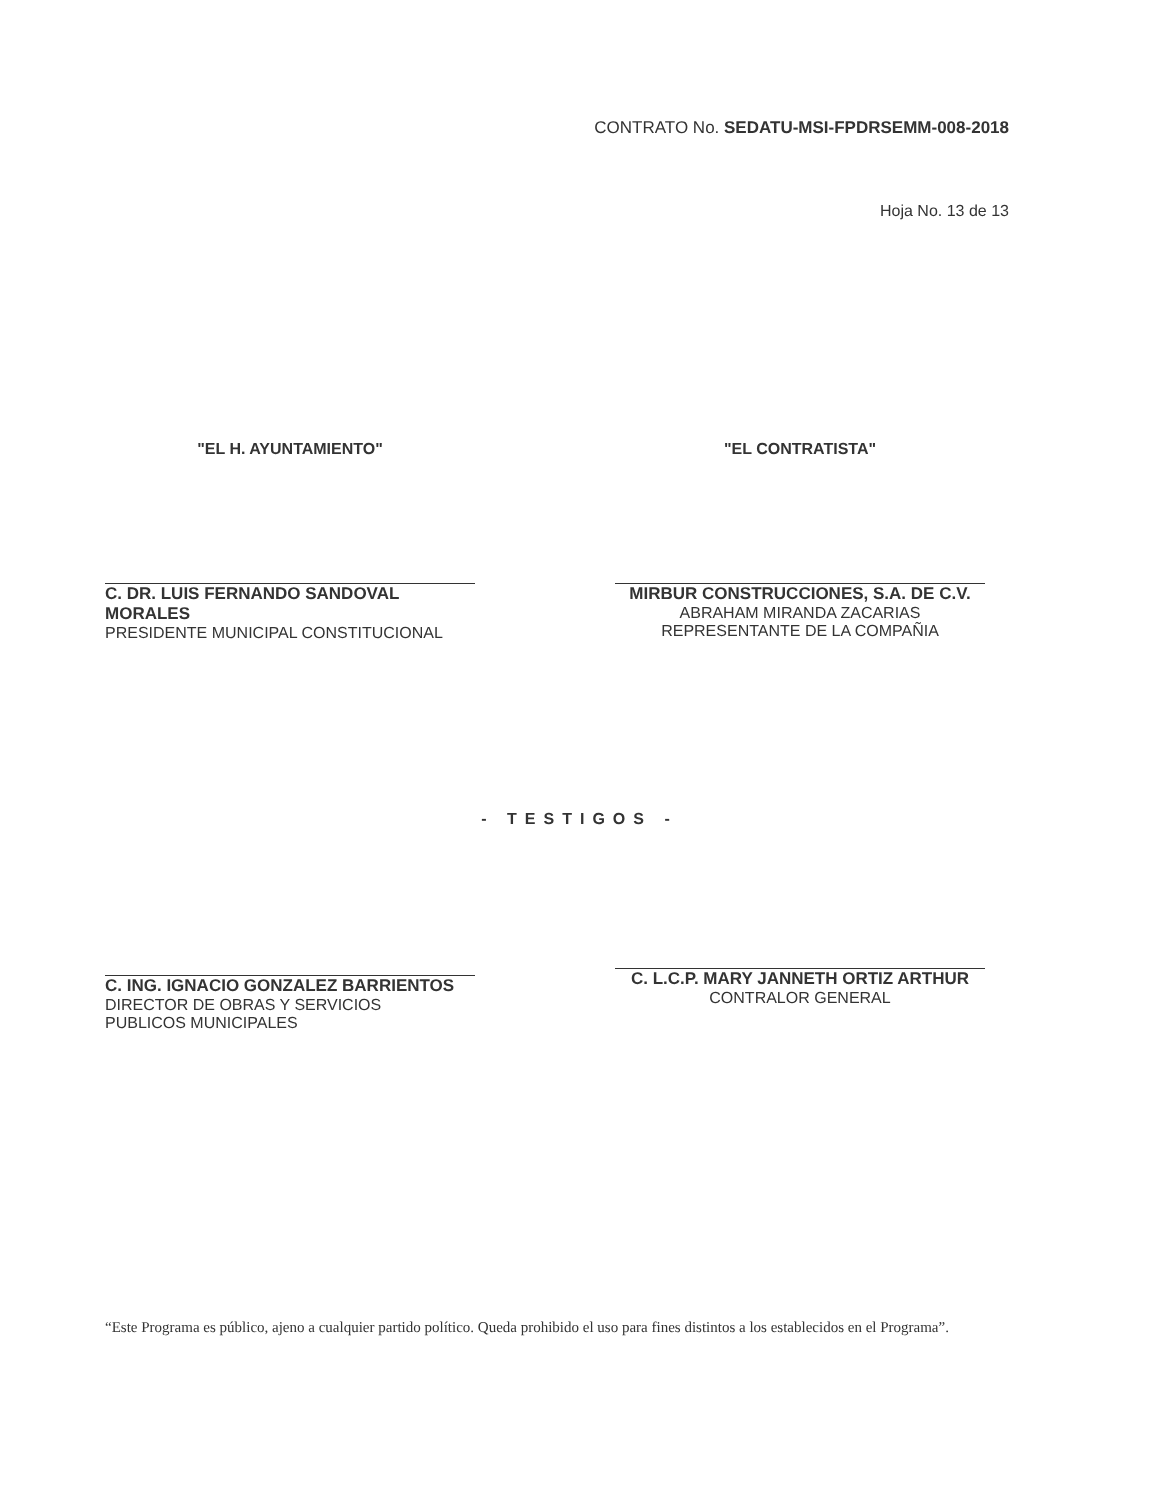CONTRATO No. SEDATU-MSI-FPDRSEMM-008-2018
Hoja No. 13 de 13
"EL H. AYUNTAMIENTO"
C. DR. LUIS FERNANDO SANDOVAL MORALES
PRESIDENTE MUNICIPAL CONSTITUCIONAL
"EL CONTRATISTA"
MIRBUR CONSTRUCCIONES, S.A. DE C.V.
ABRAHAM MIRANDA ZACARIAS
REPRESENTANTE DE LA COMPAÑIA
- TESTIGOS -
C. ING. IGNACIO GONZALEZ BARRIENTOS
DIRECTOR DE OBRAS Y SERVICIOS
PUBLICOS MUNICIPALES
C. L.C.P. MARY JANNETH ORTIZ ARTHUR
CONTRALOR GENERAL
“Este Programa es público, ajeno a cualquier partido político. Queda prohibido el uso para fines distintos a los establecidos en el Programa”.